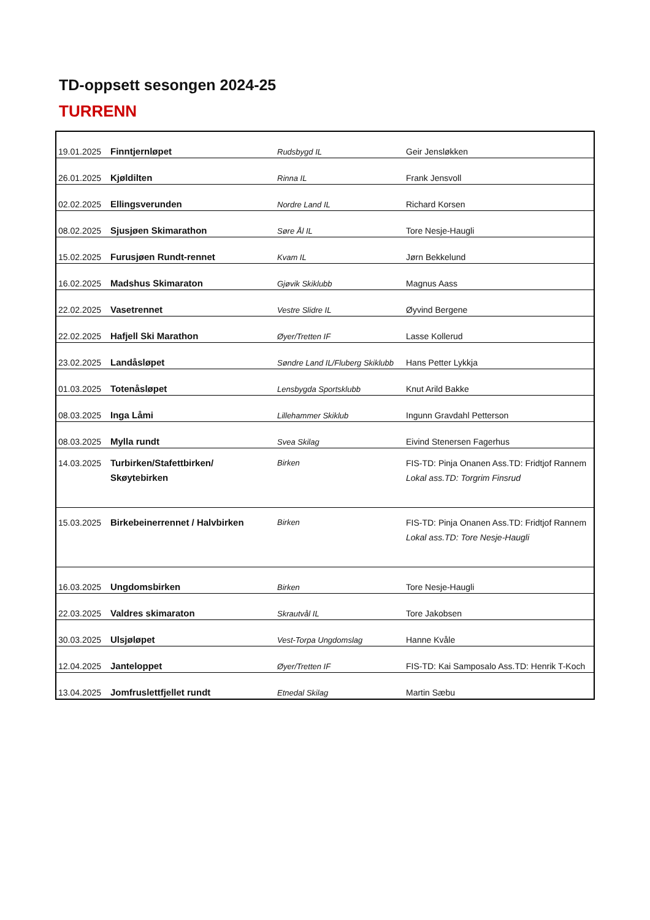TD-oppsett sesongen 2024-25
TURRENN
| 19.01.2025 | Finntjernløpet | Rudsbygd IL | Geir Jensløkken |
| 26.01.2025 | Kjøldilten | Rinna IL | Frank Jensvoll |
| 02.02.2025 | Ellingsverunden | Nordre Land IL | Richard Korsen |
| 08.02.2025 | Sjusjøen Skimarathon | Søre Ål IL | Tore Nesje-Haugli |
| 15.02.2025 | Furusjøen Rundt-rennet | Kvam IL | Jørn Bekkelund |
| 16.02.2025 | Madshus Skimaraton | Gjøvik Skiklubb | Magnus Aass |
| 22.02.2025 | Vasetrennet | Vestre Slidre IL | Øyvind Bergene |
| 22.02.2025 | Hafjell Ski Marathon | Øyer/Tretten IF | Lasse Kollerud |
| 23.02.2025 | Landåsløpet | Søndre Land IL/Fluberg Skiklubb | Hans Petter Lykkja |
| 01.03.2025 | Totenåsløpet | Lensbygda Sportsklubb | Knut Arild Bakke |
| 08.03.2025 | Inga Låmi | Lillehammer Skiklub | Ingunn Gravdahl Petterson |
| 08.03.2025 | Mylla rundt | Svea Skilag | Eivind Stenersen Fagerhus |
| 14.03.2025 | Turbirken/Stafettbirken/ Skøytebirken | Birken | FIS-TD: Pinja Onanen Ass.TD: Fridtjof Rannem Lokal ass.TD: Torgrim Finsrud |
| 15.03.2025 | Birkebeinerrennet / Halvbirken | Birken | FIS-TD: Pinja Onanen Ass.TD: Fridtjof Rannem Lokal ass.TD: Tore Nesje-Haugli |
| 16.03.2025 | Ungdomsbirken | Birken | Tore Nesje-Haugli |
| 22.03.2025 | Valdres skimaraton | Skrautvål IL | Tore Jakobsen |
| 30.03.2025 | Ulsjøløpet | Vest-Torpa Ungdomslag | Hanne Kvåle |
| 12.04.2025 | Janteloppet | Øyer/Tretten IF | FIS-TD: Kai Samposalo Ass.TD: Henrik T-Koch |
| 13.04.2025 | Jomfruslettfjellet rundt | Etnedal Skilag | Martin Sæbu |